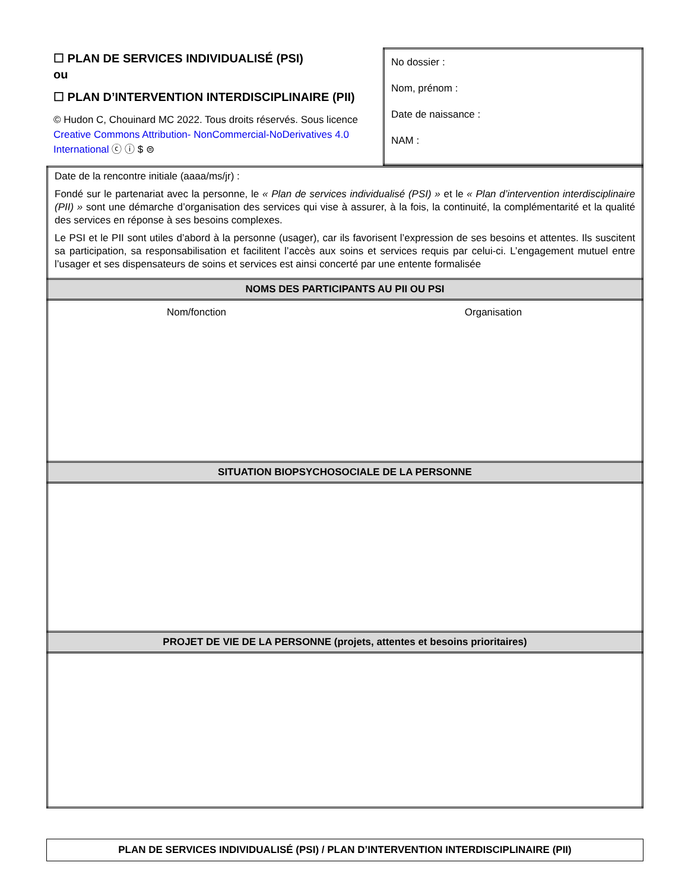| ☐ PLAN DE SERVICES INDIVIDUALISÉ (PSI) ou ☐ PLAN D’INTERVENTION INTERDISCIPLINAIRE (PII) © Hudon C, Chouinard MC 2022. Tous droits réservés. Sous licence Creative Commons Attribution- NonCommercial-NoDerivatives 4.0 International ⓒ ⓘ $ ⊜ | No dossier : Nom, prénom : Date de naissance : NAM : |
| Date de la rencontre initiale (aaaa/ms/jr) : Fondé sur le partenariat avec la personne, le « Plan de services individualisé (PSI) » et le « Plan d’intervention interdisciplinaire (PII) » sont une démarche d’organisation des services qui vise à assurer, à la fois, la continuité, la complémentarité et la qualité des services en réponse à ses besoins complexes. Le PSI et le PII sont utiles d’abord à la personne (usager), car ils favorisent l’expression de ses besoins et attentes. Ils suscitent sa participation, sa responsabilisation et facilitent l’accès aux soins et services requis par celui-ci. L’engagement mutuel entre l’usager et ses dispensateurs de soins et services est ainsi concerté par une entente formalisée |
| NOMS DES PARTICIPANTS AU PII OU PSI |
| Nom/fonction Organisation |
| SITUATION BIOPSYCHOSOCIALE DE LA PERSONNE |
| PROJET DE VIE DE LA PERSONNE (projets, attentes et besoins prioritaires) |
PLAN DE SERVICES INDIVIDUALISÉ (PSI) / PLAN D’INTERVENTION INTERDISCIPLINAIRE (PII)